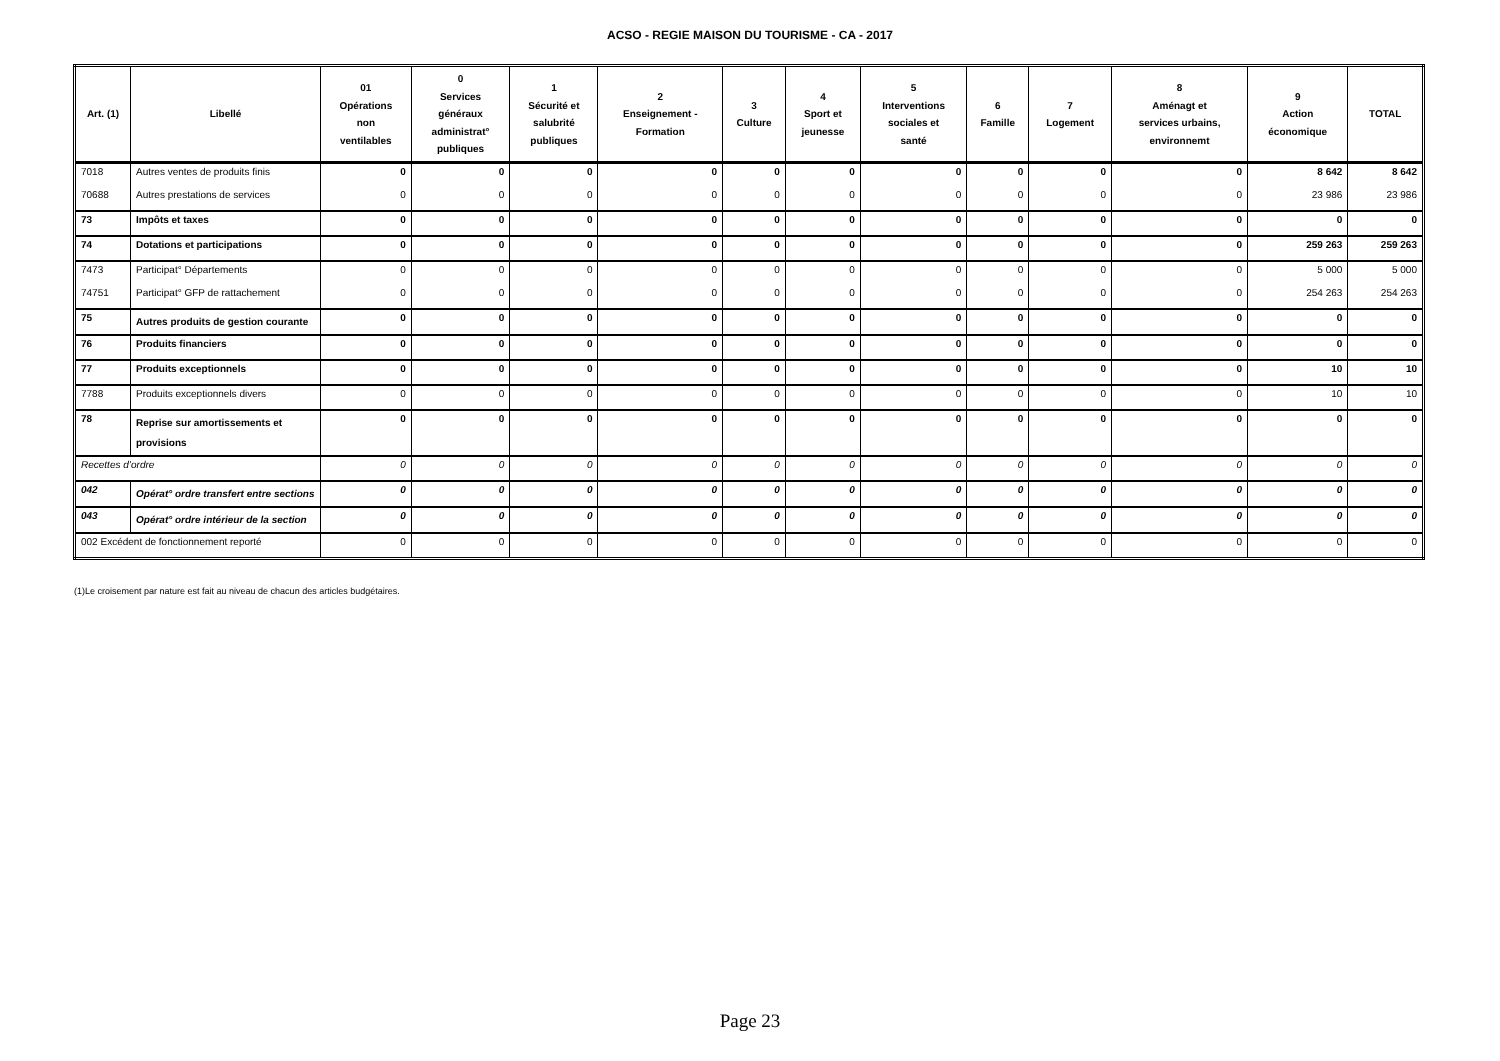ACSO - REGIE MAISON DU TOURISME - CA - 2017
| Art. (1) | Libellé | 01 Opérations non ventilables | 0 Services généraux administrat° publiques | 1 Sécurité et salubrité publiques | 2 Enseignement - Formation | 3 Culture | 4 Sport et jeunesse | 5 Interventions sociales et santé | 6 Famille | 7 Logement | 8 Aménagt et services urbains, environnemt | 9 Action économique | TOTAL |
| --- | --- | --- | --- | --- | --- | --- | --- | --- | --- | --- | --- | --- | --- |
| 7018 | Autres ventes de produits finis | 0 | 0 | 0 | 0 | 0 | 0 | 0 | 0 | 0 | 0 | 8 642 | 8 642 |
| 70688 | Autres prestations de services | 0 | 0 | 0 | 0 | 0 | 0 | 0 | 0 | 0 | 0 | 23 986 | 23 986 |
| 73 | Impôts et taxes | 0 | 0 | 0 | 0 | 0 | 0 | 0 | 0 | 0 | 0 | 0 | 0 |
| 74 | Dotations et participations | 0 | 0 | 0 | 0 | 0 | 0 | 0 | 0 | 0 | 0 | 259 263 | 259 263 |
| 7473 | Participat° Départements | 0 | 0 | 0 | 0 | 0 | 0 | 0 | 0 | 0 | 0 | 5 000 | 5 000 |
| 74751 | Participat° GFP de rattachement | 0 | 0 | 0 | 0 | 0 | 0 | 0 | 0 | 0 | 0 | 254 263 | 254 263 |
| 75 | Autres produits de gestion courante | 0 | 0 | 0 | 0 | 0 | 0 | 0 | 0 | 0 | 0 | 0 | 0 |
| 76 | Produits financiers | 0 | 0 | 0 | 0 | 0 | 0 | 0 | 0 | 0 | 0 | 0 | 0 |
| 77 | Produits exceptionnels | 0 | 0 | 0 | 0 | 0 | 0 | 0 | 0 | 0 | 0 | 10 | 10 |
| 7788 | Produits exceptionnels divers | 0 | 0 | 0 | 0 | 0 | 0 | 0 | 0 | 0 | 0 | 10 | 10 |
| 78 | Reprise sur amortissements et provisions | 0 | 0 | 0 | 0 | 0 | 0 | 0 | 0 | 0 | 0 | 0 | 0 |
| Recettes d’ordre | | 0 | 0 | 0 | 0 | 0 | 0 | 0 | 0 | 0 | 0 | 0 | 0 |
| 042 | Opérat° ordre transfert entre sections | 0 | 0 | 0 | 0 | 0 | 0 | 0 | 0 | 0 | 0 | 0 | 0 |
| 043 | Opérat° ordre intérieur de la section | 0 | 0 | 0 | 0 | 0 | 0 | 0 | 0 | 0 | 0 | 0 | 0 |
| 002 Excédent de fonctionnement reporté | | 0 | 0 | 0 | 0 | 0 | 0 | 0 | 0 | 0 | 0 | 0 | 0 |
(1)Le croisement par nature est fait au niveau de chacun des articles budgétaires.
Page 23